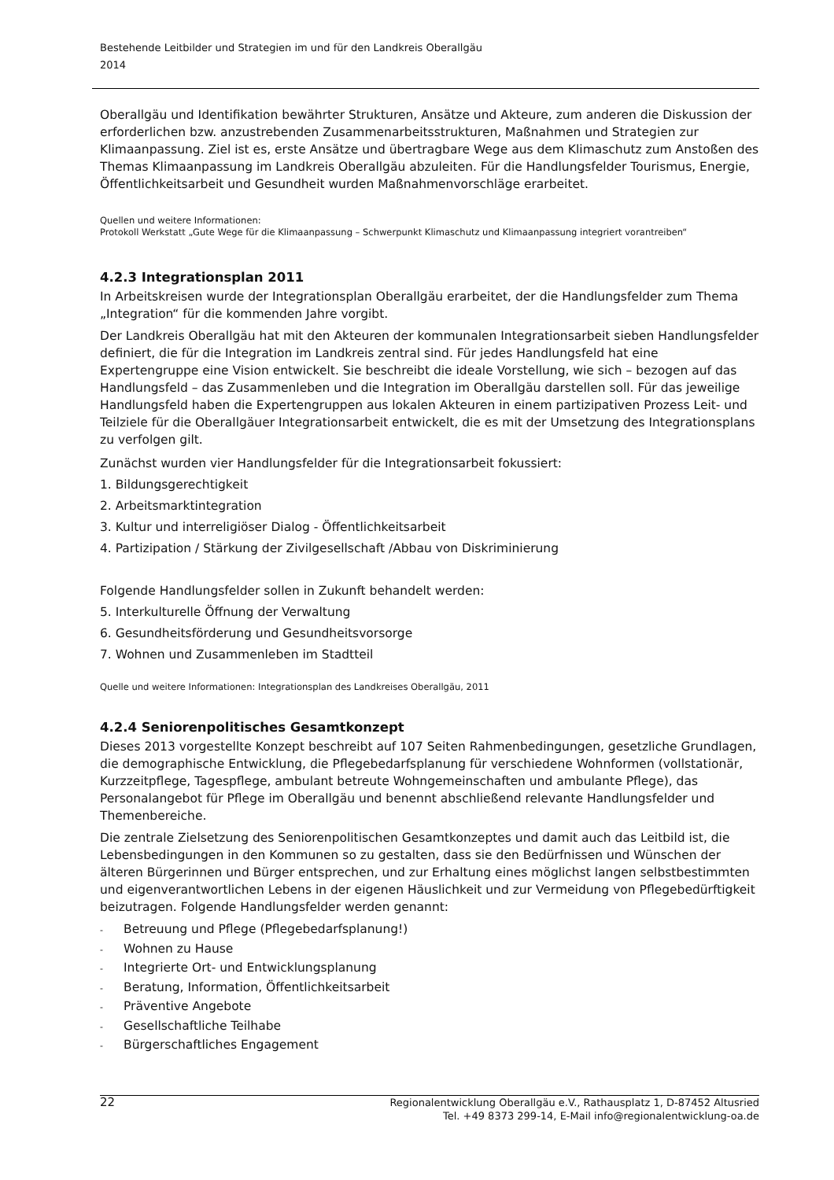Bestehende Leitbilder und Strategien im und für den Landkreis Oberallgäu
2014
Oberallgäu und Identifikation bewährter Strukturen, Ansätze und Akteure, zum anderen die Diskussion der erforderlichen bzw. anzustrebenden Zusammenarbeitsstrukturen, Maßnahmen und Strategien zur Klimaanpassung. Ziel ist es, erste Ansätze und übertragbare Wege aus dem Klimaschutz zum Anstoßen des Themas Klimaanpassung im Landkreis Oberallgäu abzuleiten. Für die Handlungsfelder Tourismus, Energie, Öffentlichkeitsarbeit und Gesundheit wurden Maßnahmenvorschläge erarbeitet.
Quellen und weitere Informationen:
Protokoll Werkstatt „Gute Wege für die Klimaanpassung – Schwerpunkt Klimaschutz und Klimaanpassung integriert vorantreiben“
4.2.3 Integrationsplan 2011
In Arbeitskreisen wurde der Integrationsplan Oberallgäu erarbeitet, der die Handlungsfelder zum Thema „Integration“ für die kommenden Jahre vorgibt.
Der Landkreis Oberallgäu hat mit den Akteuren der kommunalen Integrationsarbeit sieben Handlungsfelder definiert, die für die Integration im Landkreis zentral sind. Für jedes Handlungsfeld hat eine Expertengruppe eine Vision entwickelt. Sie beschreibt die ideale Vorstellung, wie sich – bezogen auf das Handlungsfeld – das Zusammenleben und die Integration im Oberallgäu darstellen soll. Für das jeweilige Handlungsfeld haben die Expertengruppen aus lokalen Akteuren in einem partizipativen Prozess Leit- und Teilziele für die Oberallgäuer Integrationsarbeit entwickelt, die es mit der Umsetzung des Integrationsplans zu verfolgen gilt.
Zunächst wurden vier Handlungsfelder für die Integrationsarbeit fokussiert:
1. Bildungsgerechtigkeit
2. Arbeitsmarktintegration
3. Kultur und interreligiöser Dialog - Öffentlichkeitsarbeit
4. Partizipation / Stärkung der Zivilgesellschaft /Abbau von Diskriminierung
Folgende Handlungsfelder sollen in Zukunft behandelt werden:
5. Interkulturelle Öffnung der Verwaltung
6. Gesundheitsförderung und Gesundheitsvorsorge
7. Wohnen und Zusammenleben im Stadtteil
Quelle und weitere Informationen: Integrationsplan des Landkreises Oberallgäu, 2011
4.2.4 Seniorenpolitisches Gesamtkonzept
Dieses 2013 vorgestellte Konzept beschreibt auf 107 Seiten Rahmenbedingungen, gesetzliche Grundlagen, die demographische Entwicklung, die Pflegebedarfsplanung für verschiedene Wohnformen (vollstationär, Kurzzeitpflege, Tagespflege, ambulant betreute Wohngemeinschaften und ambulante Pflege), das Personalangebot für Pflege im Oberallgäu und benennt abschließend relevante Handlungsfelder und Themenbereiche.
Die zentrale Zielsetzung des Seniorenpolitischen Gesamtkonzeptes und damit auch das Leitbild ist, die Lebensbedingungen in den Kommunen so zu gestalten, dass sie den Bedürfnissen und Wünschen der älteren Bürgerinnen und Bürger entsprechen, und zur Erhaltung eines möglichst langen selbstbestimmten und eigenverantwortlichen Lebens in der eigenen Häuslichkeit und zur Vermeidung von Pflegebedürftigkeit beizutragen. Folgende Handlungsfelder werden genannt:
- Betreuung und Pflege (Pflegebedarfsplanung!)
- Wohnen zu Hause
- Integrierte Ort- und Entwicklungsplanung
- Beratung, Information, Öffentlichkeitsarbeit
- Präventive Angebote
- Gesellschaftliche Teilhabe
- Bürgerschaftliches Engagement
22 Regionalentwicklung Oberallgäu e.V., Rathausplatz 1, D-87452 Altusried
Tel. +49 8373 299-14, E-Mail info@regionalentwicklung-oa.de